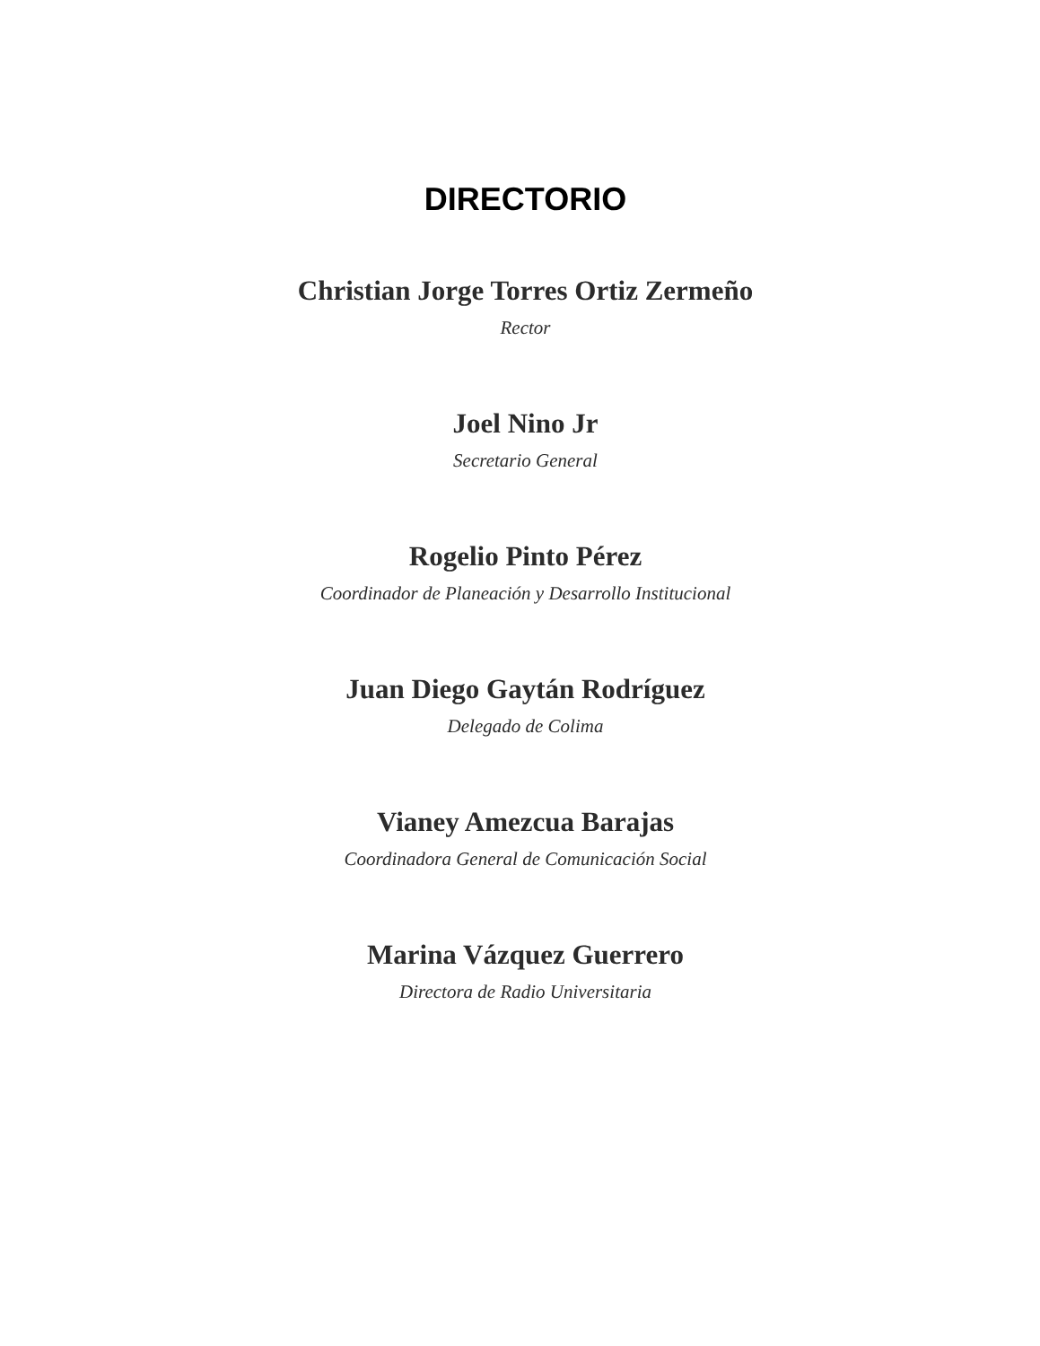DIRECTORIO
Christian Jorge Torres Ortiz Zermeño
Rector
Joel Nino Jr
Secretario General
Rogelio Pinto Pérez
Coordinador de Planeación y Desarrollo Institucional
Juan Diego Gaytán Rodríguez
Delegado de Colima
Vianey Amezcua Barajas
Coordinadora General de Comunicación Social
Marina Vázquez Guerrero
Directora de Radio Universitaria